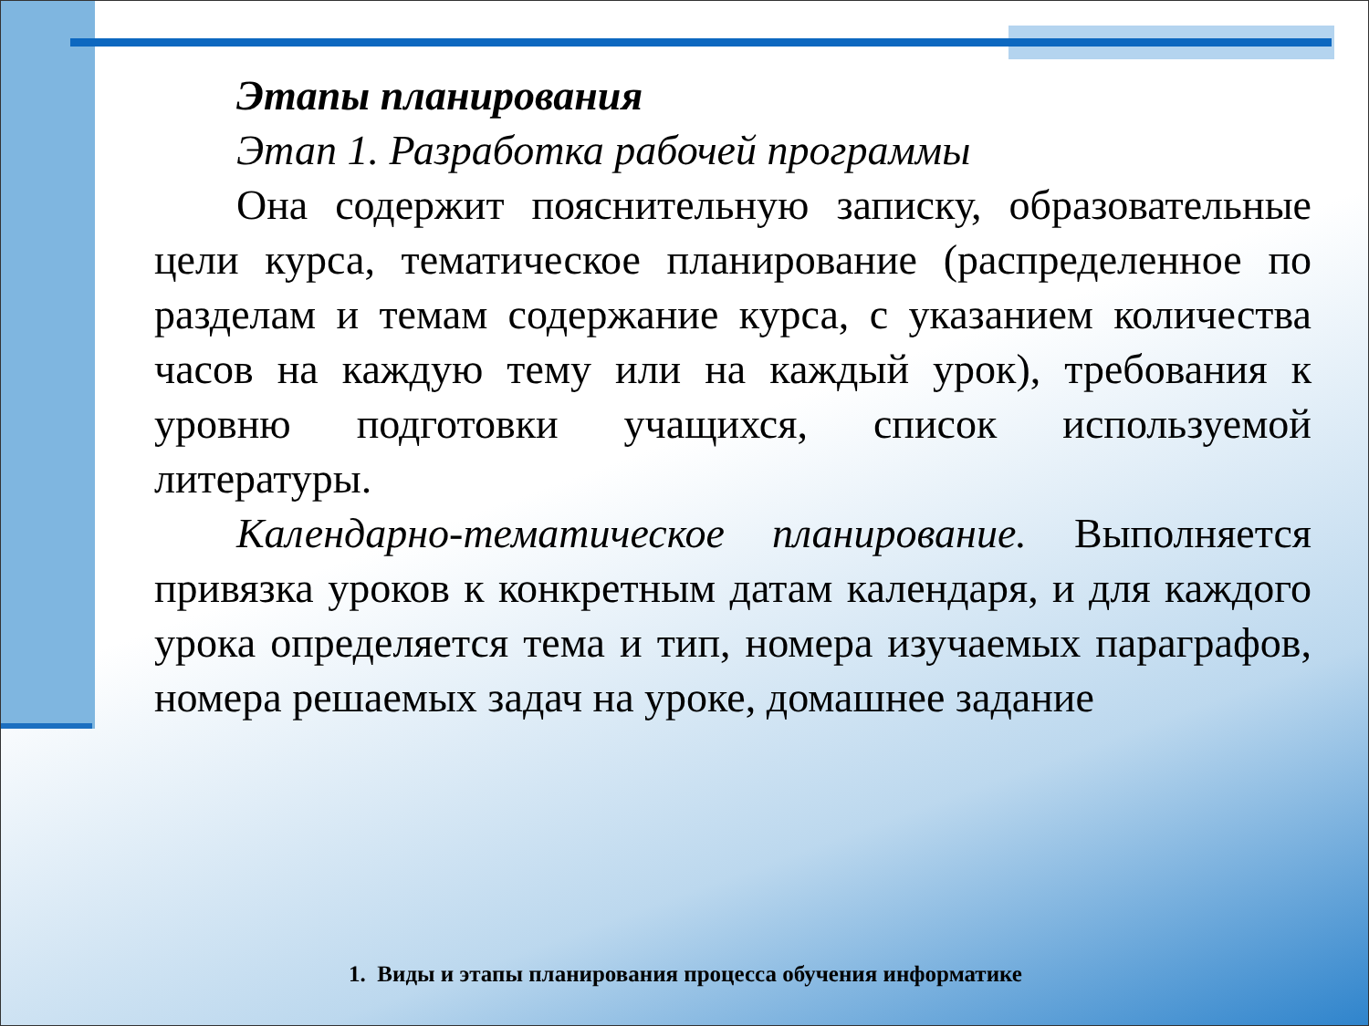Этапы планирования
Этап 1. Разработка рабочей программы
Она содержит пояснительную записку, образовательные цели курса, тематическое планирование (распределенное по разделам и темам содержание курса, с указанием количества часов на каждую тему или на каждый урок), требования к уровню подготовки учащихся, список используемой литературы.
Календарно-тематическое планирование. Выполняется привязка уроков к конкретным датам календаря, и для каждого урока определяется тема и тип, номера изучаемых параграфов, номера решаемых задач на уроке, домашнее задание
1. Виды и этапы планирования процесса обучения информатике